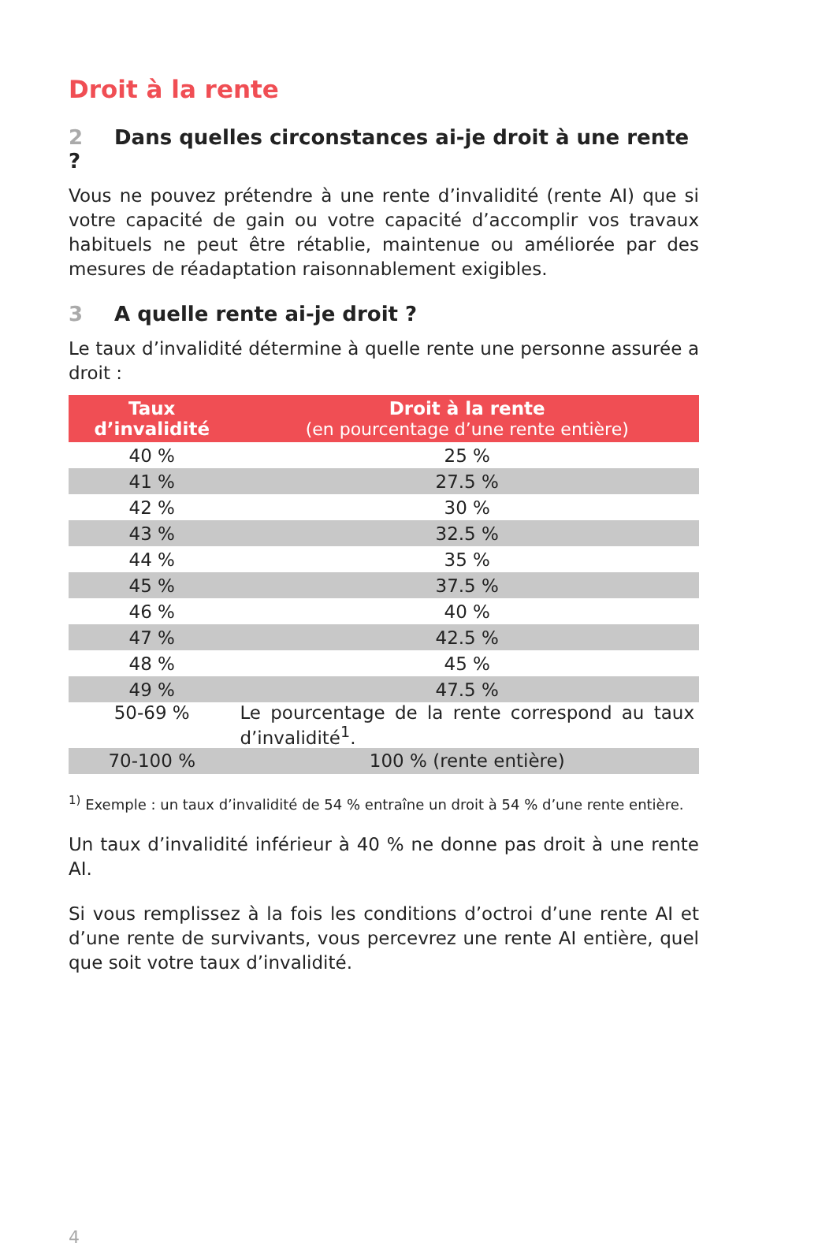Droit à la rente
2 Dans quelles circonstances ai-je droit à une rente ?
Vous ne pouvez prétendre à une rente d’invalidité (rente AI) que si votre capacité de gain ou votre capacité d’accomplir vos travaux habituels ne peut être rétablie, maintenue ou améliorée par des mesures de réadaptation raisonnablement exigibles.
3 A quelle rente ai-je droit ?
Le taux d’invalidité détermine à quelle rente une personne assurée a droit :
| Taux d’invalidité | Droit à la rente (en pourcentage d’une rente entière) |
| --- | --- |
| 40 % | 25 % |
| 41 % | 27.5 % |
| 42 % | 30 % |
| 43 % | 32.5 % |
| 44 % | 35 % |
| 45 % | 37.5 % |
| 46 % | 40 % |
| 47 % | 42.5 % |
| 48 % | 45 % |
| 49 % | 47.5 % |
| 50-69 % | Le pourcentage de la rente correspond au taux d’invalidité<sup>1</sup>. |
| 70-100 % | 100 % (rente entière) |
<sup>1)</sup> Exemple : un taux d’invalidité de 54 % entraîne un droit à 54 % d’une rente entière.
Un taux d’invalidité inférieur à 40 % ne donne pas droit à une rente AI.
Si vous remplissez à la fois les conditions d’octroi d’une rente AI et d’une rente de survivants, vous percevrez une rente AI entière, quel que soit votre taux d’invalidité.
4